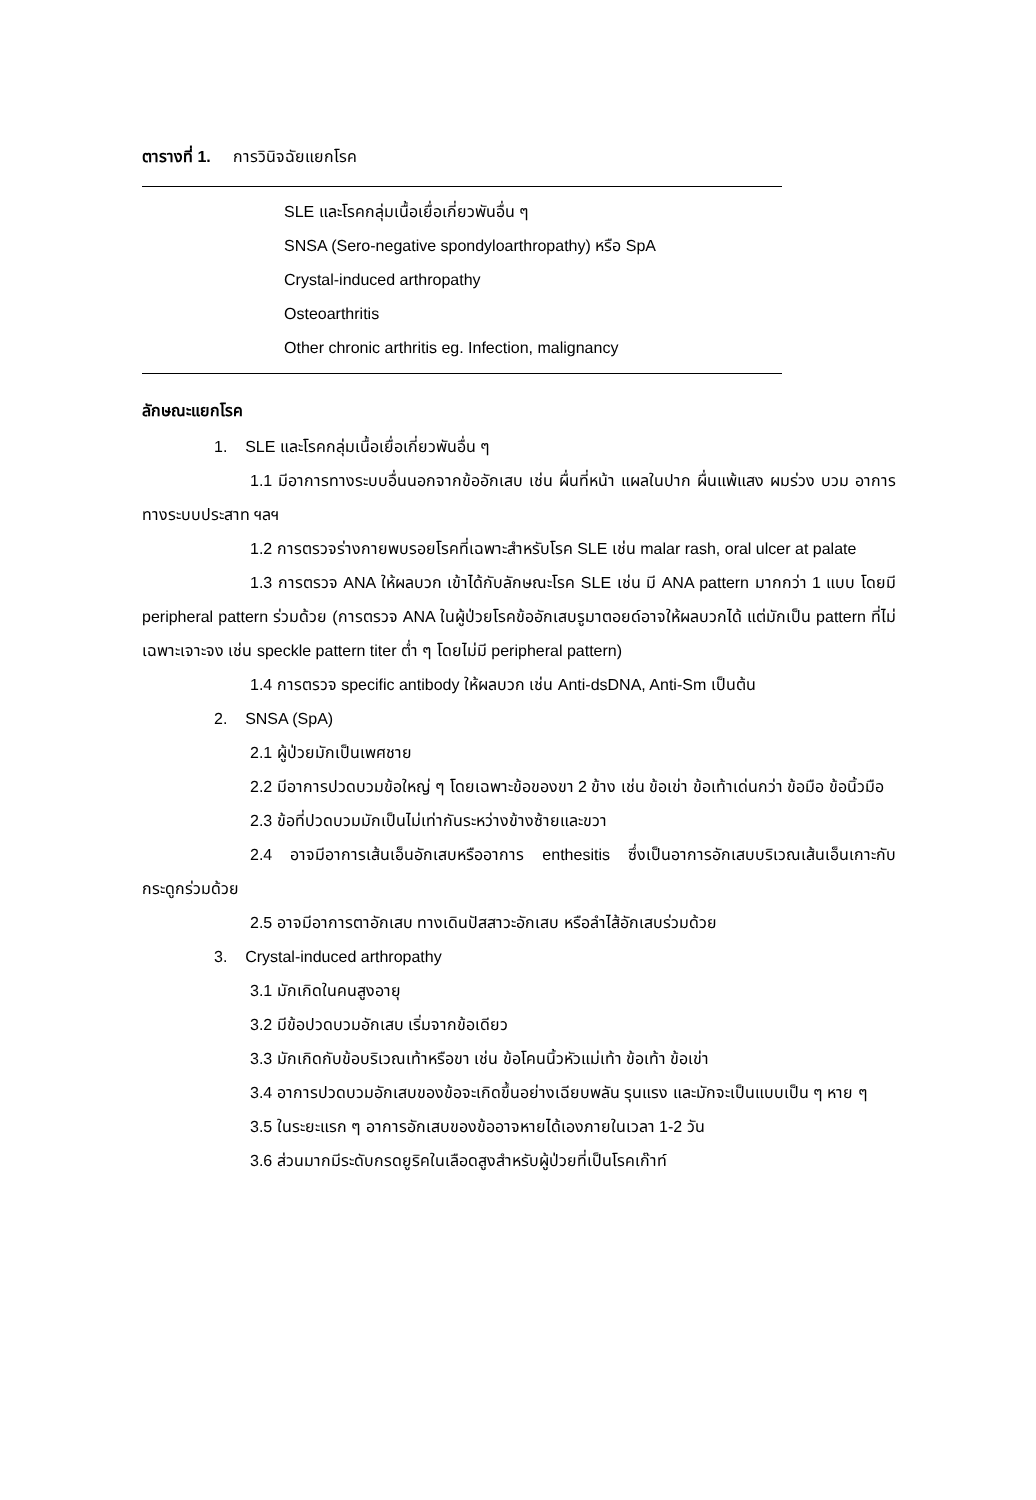ตารางที่ 1. การวินิจฉัยแยกโรค
| SLE และโรคกลุ่มเนื้อเยื่อเกี่ยวพันอื่น ๆ |
| SNSA (Sero-negative spondyloarthropathy) หรือ SpA |
| Crystal-induced arthropathy |
| Osteoarthritis |
| Other chronic arthritis eg. Infection, malignancy |
ลักษณะแยกโรค
1. SLE และโรคกลุ่มเนื้อเยื่อเกี่ยวพันอื่น ๆ
1.1 มีอาการทางระบบอื่นนอกจากข้ออักเสบ เช่น ผื่นที่หน้า แผลในปาก ผื่นแพ้แสง ผมร่วง บวม อาการทางระบบประสาท ฯลฯ
1.2 การตรวจร่างกายพบรอยโรคที่เฉพาะสำหรับโรค SLE เช่น malar rash, oral ulcer at palate
1.3 การตรวจ ANA ให้ผลบวก เข้าได้กับลักษณะโรค SLE เช่น มี ANA pattern มากกว่า 1 แบบ โดยมี peripheral pattern ร่วมด้วย (การตรวจ ANA ในผู้ป่วยโรคข้ออักเสบรูมาตอยด์อาจให้ผลบวกได้ แต่มักเป็น pattern ที่ไม่เฉพาะเจาะจง เช่น speckle pattern titer ต่ำ ๆ โดยไม่มี peripheral pattern)
1.4 การตรวจ specific antibody ให้ผลบวก เช่น Anti-dsDNA, Anti-Sm เป็นต้น
2. SNSA (SpA)
2.1 ผู้ป่วยมักเป็นเพศชาย
2.2 มีอาการปวดบวมข้อใหญ่ ๆ โดยเฉพาะข้อของขา 2 ข้าง เช่น ข้อเข่า ข้อเท้าเด่นกว่า ข้อมือ ข้อนิ้วมือ
2.3 ข้อที่ปวดบวมมักเป็นไม่เท่ากันระหว่างข้างซ้ายและขวา
2.4 อาจมีอาการเส้นเอ็นอักเสบหรืออาการ enthesitis ซึ่งเป็นอาการอักเสบบริเวณเส้นเอ็นเกาะกับกระดูกร่วมด้วย
2.5 อาจมีอาการตาอักเสบ ทางเดินปัสสาวะอักเสบ หรือลำไส้อักเสบร่วมด้วย
3. Crystal-induced arthropathy
3.1 มักเกิดในคนสูงอายุ
3.2 มีข้อปวดบวมอักเสบ เริ่มจากข้อเดียว
3.3 มักเกิดกับข้อบริเวณเท้าหรือขา เช่น ข้อโคนนิ้วหัวแม่เท้า ข้อเท้า ข้อเข่า
3.4 อาการปวดบวมอักเสบของข้อจะเกิดขึ้นอย่างเฉียบพลัน รุนแรง และมักจะเป็นแบบเป็น ๆ หาย ๆ
3.5 ในระยะแรก ๆ อาการอักเสบของข้ออาจหายได้เองภายในเวลา 1-2 วัน
3.6 ส่วนมากมีระดับกรดยูริคในเลือดสูงสำหรับผู้ป่วยที่เป็นโรคเก๊าท์